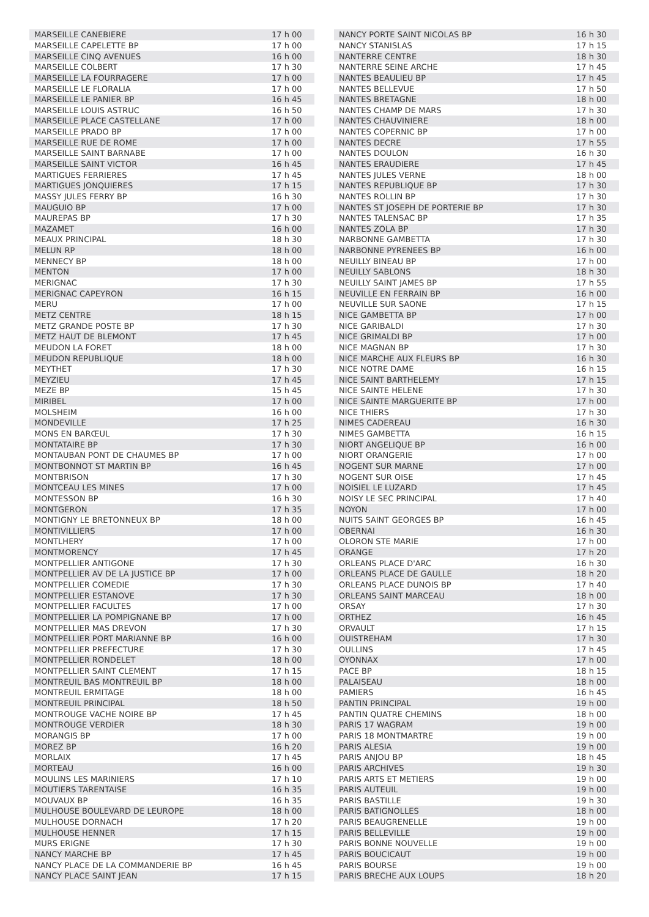| MARSEILLE CANEBIERE | 17 h 00 |
| MARSEILLE CAPELETTE BP | 17 h 00 |
| MARSEILLE CINQ AVENUES | 16 h 00 |
| MARSEILLE COLBERT | 17 h 30 |
| MARSEILLE LA FOURRAGERE | 17 h 00 |
| MARSEILLE LE FLORALIA | 17 h 00 |
| MARSEILLE LE PANIER BP | 16 h 45 |
| MARSEILLE LOUIS ASTRUC | 16 h 50 |
| MARSEILLE PLACE CASTELLANE | 17 h 00 |
| MARSEILLE PRADO BP | 17 h 00 |
| MARSEILLE RUE DE ROME | 17 h 00 |
| MARSEILLE SAINT BARNABE | 17 h 00 |
| MARSEILLE SAINT VICTOR | 16 h 45 |
| MARTIGUES FERRIERES | 17 h 45 |
| MARTIGUES JONQUIERES | 17 h 15 |
| MASSY JULES FERRY BP | 16 h 30 |
| MAUGUIO BP | 17 h 00 |
| MAUREPAS BP | 17 h 30 |
| MAZAMET | 16 h 00 |
| MEAUX PRINCIPAL | 18 h 30 |
| MELUN RP | 18 h 00 |
| MENNECY BP | 18 h 00 |
| MENTON | 17 h 00 |
| MERIGNAC | 17 h 30 |
| MERIGNAC CAPEYRON | 16 h 15 |
| MERU | 17 h 00 |
| METZ CENTRE | 18 h 15 |
| METZ GRANDE POSTE BP | 17 h 30 |
| METZ HAUT DE BLEMONT | 17 h 45 |
| MEUDON LA FORET | 18 h 00 |
| MEUDON REPUBLIQUE | 18 h 00 |
| MEYTHET | 17 h 30 |
| MEYZIEU | 17 h 45 |
| MEZE BP | 15 h 45 |
| MIRIBEL | 17 h 00 |
| MOLSHEIM | 16 h 00 |
| MONDEVILLE | 17 h 25 |
| MONS EN BARŒUL | 17 h 30 |
| MONTATAIRE BP | 17 h 30 |
| MONTAUBAN PONT DE CHAUMES BP | 17 h 00 |
| MONTBONNOT ST MARTIN BP | 16 h 45 |
| MONTBRISON | 17 h 30 |
| MONTCEAU LES MINES | 17 h 00 |
| MONTESSON BP | 16 h 30 |
| MONTGERON | 17 h 35 |
| MONTIGNY LE BRETONNEUX BP | 18 h 00 |
| MONTIVILLIERS | 17 h 00 |
| MONTLHERY | 17 h 00 |
| MONTMORENCY | 17 h 45 |
| MONTPELLIER ANTIGONE | 17 h 30 |
| MONTPELLIER AV DE LA JUSTICE BP | 17 h 00 |
| MONTPELLIER COMEDIE | 17 h 30 |
| MONTPELLIER ESTANOVE | 17 h 30 |
| MONTPELLIER FACULTES | 17 h 00 |
| MONTPELLIER LA POMPIGNANE BP | 17 h 00 |
| MONTPELLIER MAS DREVON | 17 h 30 |
| MONTPELLIER PORT MARIANNE BP | 16 h 00 |
| MONTPELLIER PREFECTURE | 17 h 30 |
| MONTPELLIER RONDELET | 18 h 00 |
| MONTPELLIER SAINT CLEMENT | 17 h 15 |
| MONTREUIL BAS MONTREUIL BP | 18 h 00 |
| MONTREUIL ERMITAGE | 18 h 00 |
| MONTREUIL PRINCIPAL | 18 h 50 |
| MONTROUGE VACHE NOIRE BP | 17 h 45 |
| MONTROUGE VERDIER | 18 h 30 |
| MORANGIS BP | 17 h 00 |
| MOREZ BP | 16 h 20 |
| MORLAIX | 17 h 45 |
| MORTEAU | 16 h 00 |
| MOULINS LES MARINIERS | 17 h 10 |
| MOUTIERS TARENTAISE | 16 h 35 |
| MOUVAUX BP | 16 h 35 |
| MULHOUSE BOULEVARD DE LEUROPE | 18 h 00 |
| MULHOUSE DORNACH | 17 h 20 |
| MULHOUSE HENNER | 17 h 15 |
| MURS ERIGNE | 17 h 30 |
| NANCY MARCHE BP | 17 h 45 |
| NANCY PLACE DE LA COMMANDERIE BP | 16 h 45 |
| NANCY PLACE SAINT JEAN | 17 h 15 |
| NANCY PORTE SAINT NICOLAS BP | 16 h 30 |
| NANCY STANISLAS | 17 h 15 |
| NANTERRE CENTRE | 18 h 30 |
| NANTERRE SEINE ARCHE | 17 h 45 |
| NANTES BEAULIEU BP | 17 h 45 |
| NANTES BELLEVUE | 17 h 50 |
| NANTES BRETAGNE | 18 h 00 |
| NANTES CHAMP DE MARS | 17 h 30 |
| NANTES CHAUVINIERE | 18 h 00 |
| NANTES COPERNIC BP | 17 h 00 |
| NANTES DECRE | 17 h 55 |
| NANTES DOULON | 16 h 30 |
| NANTES ERAUDIERE | 17 h 45 |
| NANTES JULES VERNE | 18 h 00 |
| NANTES REPUBLIQUE BP | 17 h 30 |
| NANTES ROLLIN BP | 17 h 30 |
| NANTES ST JOSEPH DE PORTERIE BP | 17 h 30 |
| NANTES TALENSAC BP | 17 h 35 |
| NANTES ZOLA BP | 17 h 30 |
| NARBONNE GAMBETTA | 17 h 30 |
| NARBONNE PYRENEES BP | 16 h 00 |
| NEUILLY BINEAU BP | 17 h 00 |
| NEUILLY SABLONS | 18 h 30 |
| NEUILLY SAINT JAMES BP | 17 h 55 |
| NEUVILLE EN FERRAIN BP | 16 h 00 |
| NEUVILLE SUR SAONE | 17 h 15 |
| NICE GAMBETTA BP | 17 h 00 |
| NICE GARIBALDI | 17 h 30 |
| NICE GRIMALDI BP | 17 h 00 |
| NICE MAGNAN BP | 17 h 30 |
| NICE MARCHE AUX FLEURS BP | 16 h 30 |
| NICE NOTRE DAME | 16 h 15 |
| NICE SAINT BARTHELEMY | 17 h 15 |
| NICE SAINTE HELENE | 17 h 30 |
| NICE SAINTE MARGUERITE BP | 17 h 00 |
| NICE THIERS | 17 h 30 |
| NIMES CADEREAU | 16 h 30 |
| NIMES GAMBETTA | 16 h 15 |
| NIORT ANGELIQUE BP | 16 h 00 |
| NIORT ORANGERIE | 17 h 00 |
| NOGENT SUR MARNE | 17 h 00 |
| NOGENT SUR OISE | 17 h 45 |
| NOISIEL LE LUZARD | 17 h 45 |
| NOISY LE SEC PRINCIPAL | 17 h 40 |
| NOYON | 17 h 00 |
| NUITS SAINT GEORGES BP | 16 h 45 |
| OBERNAI | 16 h 30 |
| OLORON STE MARIE | 17 h 00 |
| ORANGE | 17 h 20 |
| ORLEANS PLACE D'ARC | 16 h 30 |
| ORLEANS PLACE DE GAULLE | 18 h 20 |
| ORLEANS PLACE DUNOIS BP | 17 h 40 |
| ORLEANS SAINT MARCEAU | 18 h 00 |
| ORSAY | 17 h 30 |
| ORTHEZ | 16 h 45 |
| ORVAULT | 17 h 15 |
| OUISTREHAM | 17 h 30 |
| OULLINS | 17 h 45 |
| OYONNAX | 17 h 00 |
| PACE BP | 18 h 15 |
| PALAISEAU | 18 h 00 |
| PAMIERS | 16 h 45 |
| PANTIN PRINCIPAL | 19 h 00 |
| PANTIN QUATRE CHEMINS | 18 h 00 |
| PARIS 17 WAGRAM | 19 h 00 |
| PARIS 18 MONTMARTRE | 19 h 00 |
| PARIS ALESIA | 19 h 00 |
| PARIS ANJOU BP | 18 h 45 |
| PARIS ARCHIVES | 19 h 30 |
| PARIS ARTS ET METIERS | 19 h 00 |
| PARIS AUTEUIL | 19 h 00 |
| PARIS BASTILLE | 19 h 30 |
| PARIS BATIGNOLLES | 18 h 00 |
| PARIS BEAUGRENELLE | 19 h 00 |
| PARIS BELLEVILLE | 19 h 00 |
| PARIS BONNE NOUVELLE | 19 h 00 |
| PARIS BOUCICAUT | 19 h 00 |
| PARIS BOURSE | 19 h 00 |
| PARIS BRECHE AUX LOUPS | 18 h 20 |